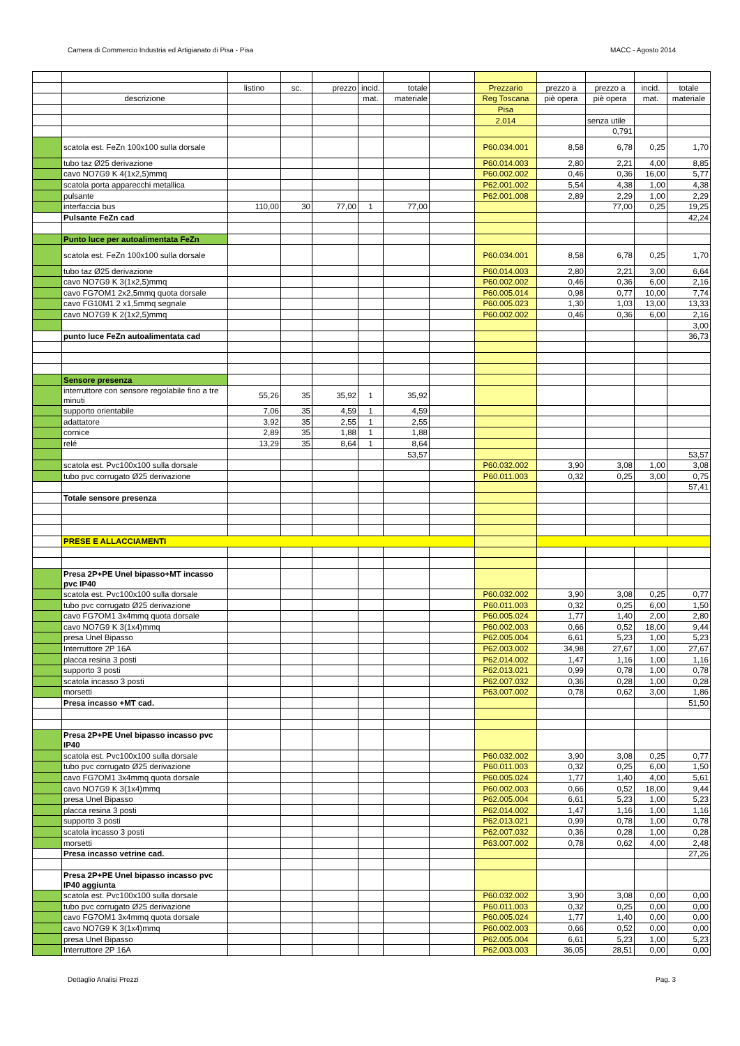Camera di Commercio Industria ed Artigianato di Pisa - Pisa MACC - Agosto 2014
| | | listino | sc. | prezzo | incid. | totale | | Prezzario | prezzo a | prezzo a | incid. | totale |
| | descrizione | | | | mat. | materiale | | Reg Toscana | piè opera | piè opera | mat. | materiale |
| | | | | | | | | Pisa | | | | |
| | | | | | | | | 2.014 | | senza utile | | |
| | | | | | | | | | | 0,791 | | |
| | scatola est. FeZn 100x100 sulla dorsale | | | | | | | P60.034.001 | 8,58 | 6,78 | 0,25 | 1,70 |
| | tubo taz Ø25 derivazione | | | | | | | P60.014.003 | 2,80 | 2,21 | 4,00 | 8,85 |
| | cavo NO7G9 K 4(1x2,5)mmq | | | | | | | P60.002.002 | 0,46 | 0,36 | 16,00 | 5,77 |
| | scatola porta apparecchi metallica | | | | | | | P62.001.002 | 5,54 | 4,38 | 1,00 | 4,38 |
| | pulsante | | | | | | | P62.001.008 | 2,89 | 2,29 | 1,00 | 2,29 |
| | interfaccia bus | 110,00 | 30 | 77,00 | 1 | 77,00 | | | | 77,00 | 0,25 | 19,25 |
| | Pulsante FeZn cad | | | | | | | | | | | 42,24 |
| | Punto luce per autoalimentata FeZn | | | | | | | | | | | |
| | scatola est. FeZn 100x100 sulla dorsale | | | | | | | P60.034.001 | 8,58 | 6,78 | 0,25 | 1,70 |
| | tubo taz Ø25 derivazione | | | | | | | P60.014.003 | 2,80 | 2,21 | 3,00 | 6,64 |
| | cavo NO7G9 K 3(1x2,5)mmq | | | | | | | P60.002.002 | 0,46 | 0,36 | 6,00 | 2,16 |
| | cavo FG7OM1 2x2,5mmq quota dorsale | | | | | | | P60.005.014 | 0,98 | 0,77 | 10,00 | 7,74 |
| | cavo FG10M1 2 x1,5mmq segnale | | | | | | | P60.005.023 | 1,30 | 1,03 | 13,00 | 13,33 |
| | cavo NO7G9 K 2(1x2,5)mmq | | | | | | | P60.002.002 | 0,46 | 0,36 | 6,00 | 2,16 |
| | | | | | | | | | | | | 3,00 |
| | punto luce FeZn autoalimentata cad | | | | | | | | | | | 36,73 |
| | Sensore presenza | | | | | | | | | | | |
| | interruttore con sensore regolabile fino a tre minuti | 55,26 | 35 | 35,92 | 1 | 35,92 | | | | | | |
| | supporto orientabile | 7,06 | 35 | 4,59 | 1 | 4,59 | | | | | | |
| | adattatore | 3,92 | 35 | 2,55 | 1 | 2,55 | | | | | | |
| | cornice | 2,89 | 35 | 1,88 | 1 | 1,88 | | | | | | |
| | relé | 13,29 | 35 | 8,64 | 1 | 8,64 | | | | | | |
| | | | | | | 53,57 | | | | | | 53,57 |
| | scatola est. Pvc100x100 sulla dorsale | | | | | | | P60.032.002 | 3,90 | 3,08 | 1,00 | 3,08 |
| | tubo pvc corrugato Ø25 derivazione | | | | | | | P60.011.003 | 0,32 | 0,25 | 3,00 | 0,75 |
| | | | | | | | | | | | | 57,41 |
| | Totale sensore presenza | | | | | | | | | | | |
| | PRESE E ALLACCIAMENTI | | | | | | | | | | | |
| | Presa 2P+PE Unel bipasso+MT incasso pvc IP40 | | | | | | | | | | | |
| | scatola est. Pvc100x100 sulla dorsale | | | | | | | P60.032.002 | 3,90 | 3,08 | 0,25 | 0,77 |
| | tubo pvc corrugato Ø25 derivazione | | | | | | | P60.011.003 | 0,32 | 0,25 | 6,00 | 1,50 |
| | cavo FG7OM1 3x4mmq quota dorsale | | | | | | | P60.005.024 | 1,77 | 1,40 | 2,00 | 2,80 |
| | cavo NO7G9 K 3(1x4)mmq | | | | | | | P60.002.003 | 0,66 | 0,52 | 18,00 | 9,44 |
| | presa Unel Bipasso | | | | | | | P62.005.004 | 6,61 | 5,23 | 1,00 | 5,23 |
| | Interruttore 2P 16A | | | | | | | P62.003.002 | 34,98 | 27,67 | 1,00 | 27,67 |
| | placca resina 3 posti | | | | | | | P62.014.002 | 1,47 | 1,16 | 1,00 | 1,16 |
| | supporto 3 posti | | | | | | | P62.013.021 | 0,99 | 0,78 | 1,00 | 0,78 |
| | scatola incasso 3 posti | | | | | | | P62.007.032 | 0,36 | 0,28 | 1,00 | 0,28 |
| | morsetti | | | | | | | P63.007.002 | 0,78 | 0,62 | 3,00 | 1,86 |
| | Presa incasso +MT cad. | | | | | | | | | | | 51,50 |
| | Presa 2P+PE Unel bipasso incasso pvc IP40 | | | | | | | | | | | |
| | scatola est. Pvc100x100 sulla dorsale | | | | | | | P60.032.002 | 3,90 | 3,08 | 0,25 | 0,77 |
| | tubo pvc corrugato Ø25 derivazione | | | | | | | P60.011.003 | 0,32 | 0,25 | 6,00 | 1,50 |
| | cavo FG7OM1 3x4mmq quota dorsale | | | | | | | P60.005.024 | 1,77 | 1,40 | 4,00 | 5,61 |
| | cavo NO7G9 K 3(1x4)mmq | | | | | | | P60.002.003 | 0,66 | 0,52 | 18,00 | 9,44 |
| | presa Unel Bipasso | | | | | | | P62.005.004 | 6,61 | 5,23 | 1,00 | 5,23 |
| | placca resina 3 posti | | | | | | | P62.014.002 | 1,47 | 1,16 | 1,00 | 1,16 |
| | supporto 3 posti | | | | | | | P62.013.021 | 0,99 | 0,78 | 1,00 | 0,78 |
| | scatola incasso 3 posti | | | | | | | P62.007.032 | 0,36 | 0,28 | 1,00 | 0,28 |
| | morsetti | | | | | | | P63.007.002 | 0,78 | 0,62 | 4,00 | 2,48 |
| | Presa incasso vetrine cad. | | | | | | | | | | | 27,26 |
| | Presa 2P+PE Unel bipasso incasso pvc IP40 aggiunta | | | | | | | | | | | |
| | scatola est. Pvc100x100 sulla dorsale | | | | | | | P60.032.002 | 3,90 | 3,08 | 0,00 | 0,00 |
| | tubo pvc corrugato Ø25 derivazione | | | | | | | P60.011.003 | 0,32 | 0,25 | 0,00 | 0,00 |
| | cavo FG7OM1 3x4mmq quota dorsale | | | | | | | P60.005.024 | 1,77 | 1,40 | 0,00 | 0,00 |
| | cavo NO7G9 K 3(1x4)mmq | | | | | | | P60.002.003 | 0,66 | 0,52 | 0,00 | 0,00 |
| | presa Unel Bipasso | | | | | | | P62.005.004 | 6,61 | 5,23 | 1,00 | 5,23 |
| | Interruttore 2P 16A | | | | | | | P62.003.003 | 36,05 | 28,51 | 0,00 | 0,00 |
Dettaglio Analisi Prezzi Pag. 3